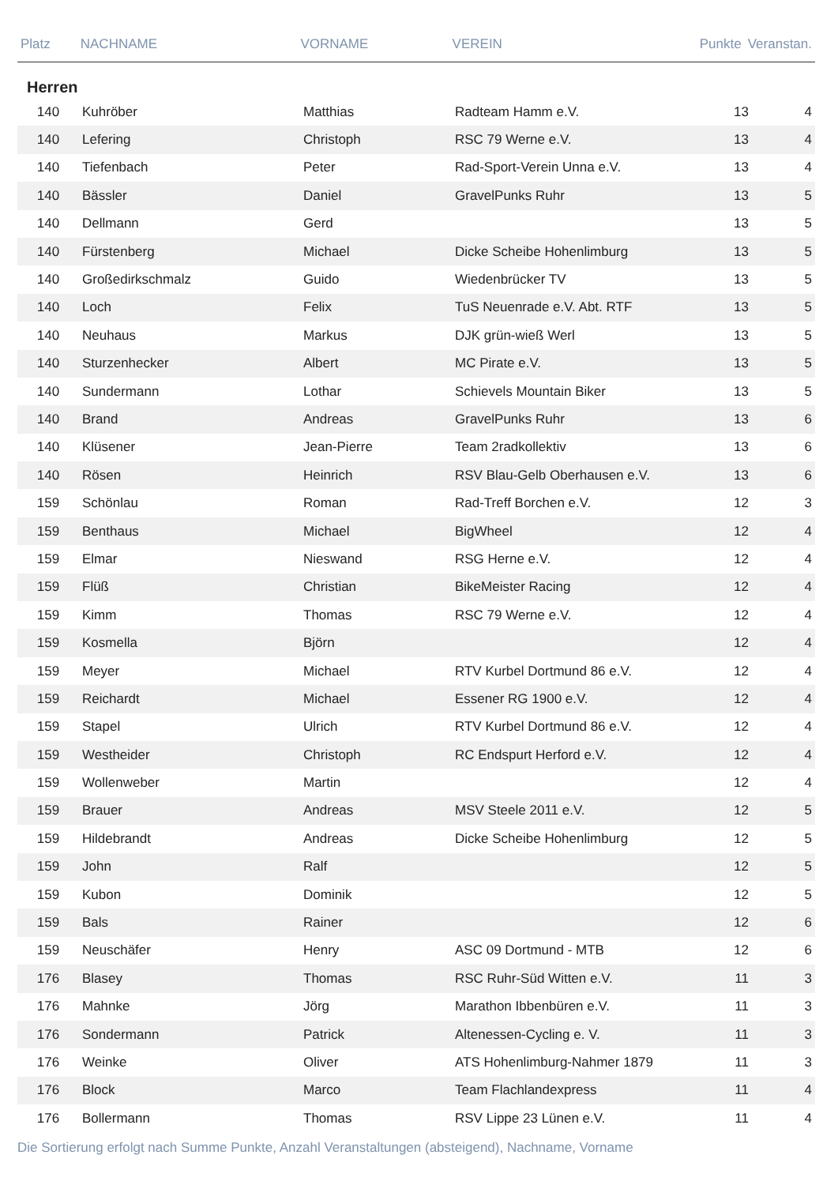| Platz | NACHNAME | VORNAME | VEREIN | Punkte | Veranstan. |
| --- | --- | --- | --- | --- | --- |
Herren
| 140 | Kuhröber | Matthias | Radteam Hamm e.V. | 13 | 4 |
| 140 | Lefering | Christoph | RSC 79 Werne e.V. | 13 | 4 |
| 140 | Tiefenbach | Peter | Rad-Sport-Verein Unna e.V. | 13 | 4 |
| 140 | Bässler | Daniel | GravelPunks Ruhr | 13 | 5 |
| 140 | Dellmann | Gerd | | 13 | 5 |
| 140 | Fürstenberg | Michael | Dicke Scheibe Hohenlimburg | 13 | 5 |
| 140 | Großedirkschmalz | Guido | Wiedenbrücker TV | 13 | 5 |
| 140 | Loch | Felix | TuS Neuenrade e.V. Abt. RTF | 13 | 5 |
| 140 | Neuhaus | Markus | DJK grün-wieß Werl | 13 | 5 |
| 140 | Sturzenhecker | Albert | MC Pirate e.V. | 13 | 5 |
| 140 | Sundermann | Lothar | Schievels Mountain Biker | 13 | 5 |
| 140 | Brand | Andreas | GravelPunks Ruhr | 13 | 6 |
| 140 | Klüsener | Jean-Pierre | Team 2radkollektiv | 13 | 6 |
| 140 | Rösen | Heinrich | RSV Blau-Gelb Oberhausen e.V. | 13 | 6 |
| 159 | Schönlau | Roman | Rad-Treff Borchen e.V. | 12 | 3 |
| 159 | Benthaus | Michael | BigWheel | 12 | 4 |
| 159 | Elmar | Nieswand | RSG Herne e.V. | 12 | 4 |
| 159 | Flüß | Christian | BikeMeister Racing | 12 | 4 |
| 159 | Kimm | Thomas | RSC 79 Werne e.V. | 12 | 4 |
| 159 | Kosmella | Björn | | 12 | 4 |
| 159 | Meyer | Michael | RTV Kurbel Dortmund 86 e.V. | 12 | 4 |
| 159 | Reichardt | Michael | Essener RG 1900 e.V. | 12 | 4 |
| 159 | Stapel | Ulrich | RTV Kurbel Dortmund 86 e.V. | 12 | 4 |
| 159 | Westheider | Christoph | RC Endspurt Herford e.V. | 12 | 4 |
| 159 | Wollenweber | Martin | | 12 | 4 |
| 159 | Brauer | Andreas | MSV Steele 2011 e.V. | 12 | 5 |
| 159 | Hildebrandt | Andreas | Dicke Scheibe Hohenlimburg | 12 | 5 |
| 159 | John | Ralf | | 12 | 5 |
| 159 | Kubon | Dominik | | 12 | 5 |
| 159 | Bals | Rainer | | 12 | 6 |
| 159 | Neuschäfer | Henry | ASC 09 Dortmund - MTB | 12 | 6 |
| 176 | Blasey | Thomas | RSC Ruhr-Süd Witten e.V. | 11 | 3 |
| 176 | Mahnke | Jörg | Marathon Ibbenbüren e.V. | 11 | 3 |
| 176 | Sondermann | Patrick | Altenessen-Cycling e. V. | 11 | 3 |
| 176 | Weinke | Oliver | ATS Hohenlimburg-Nahmer 1879 | 11 | 3 |
| 176 | Block | Marco | Team Flachlandexpress | 11 | 4 |
| 176 | Bollermann | Thomas | RSV Lippe 23 Lünen e.V. | 11 | 4 |
Die Sortierung erfolgt nach Summe Punkte, Anzahl Veranstaltungen (absteigend), Nachname, Vorname